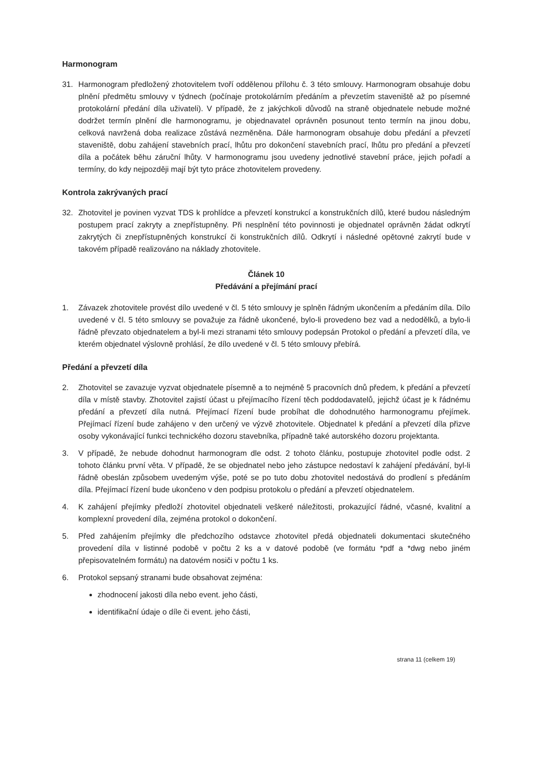Harmonogram
31. Harmonogram předložený zhotovitelem tvoří oddělenou přílohu č. 3 této smlouvy. Harmonogram obsahuje dobu plnění předmětu smlouvy v týdnech (počínaje protokolárním předáním a převzetím staveniště až po písemné protokolární předání díla uživateli). V případě, že z jakýchkoli důvodů na straně objednatele nebude možné dodržet termín plnění dle harmonogramu, je objednavatel oprávněn posunout tento termín na jinou dobu, celková navržená doba realizace zůstává nezměněna. Dále harmonogram obsahuje dobu předání a převzetí staveniště, dobu zahájení stavebních prací, lhůtu pro dokončení stavebních prací, lhůtu pro předání a převzetí díla a počátek běhu záruční lhůty. V harmonogramu jsou uvedeny jednotlivé stavební práce, jejich pořadí a termíny, do kdy nejpozději mají být tyto práce zhotovitelem provedeny.
Kontrola zakrývaných prací
32. Zhotovitel je povinen vyzvat TDS k prohlídce a převzetí konstrukcí a konstrukčních dílů, které budou následným postupem prací zakryty a znepřístupněny. Při nesplnění této povinnosti je objednatel oprávněn žádat odkrytí zakrytých či znepřístupněných konstrukcí či konstrukčních dílů. Odkrytí i následné opětovné zakrytí bude v takovém případě realizováno na náklady zhotovitele.
Článek 10
Předávání a přejímání prací
1. Závazek zhotovitele provést dílo uvedené v čl. 5 této smlouvy je splněn řádným ukončením a předáním díla. Dílo uvedené v čl. 5 této smlouvy se považuje za řádně ukončené, bylo-li provedeno bez vad a nedodělků, a bylo-li řádně převzato objednatelem a byl-li mezi stranami této smlouvy podepsán Protokol o předání a převzetí díla, ve kterém objednatel výslovně prohlásí, že dílo uvedené v čl. 5 této smlouvy přebírá.
Předání a převzetí díla
2. Zhotovitel se zavazuje vyzvat objednatele písemně a to nejméně 5 pracovních dnů předem, k předání a převzetí díla v místě stavby. Zhotovitel zajistí účast u přejímacího řízení těch poddodavatelů, jejichž účast je k řádnému předání a převzetí díla nutná. Přejímací řízení bude probíhat dle dohodnutého harmonogramu přejímek. Přejímací řízení bude zahájeno v den určený ve výzvě zhotovitele. Objednatel k předání a převzetí díla přizve osoby vykonávající funkci technického dozoru stavebníka, případně také autorského dozoru projektanta.
3. V případě, že nebude dohodnut harmonogram dle odst. 2 tohoto článku, postupuje zhotovitel podle odst. 2 tohoto článku první věta. V případě, že se objednatel nebo jeho zástupce nedostaví k zahájení předávání, byl-li řádně obeslán způsobem uvedeným výše, poté se po tuto dobu zhotovitel nedostává do prodlení s předáním díla. Přejímací řízení bude ukončeno v den podpisu protokolu o předání a převzetí objednatelem.
4. K zahájení přejímky předloží zhotovitel objednateli veškeré náležitosti, prokazující řádné, včasné, kvalitní a komplexní provedení díla, zejména protokol o dokončení.
5. Před zahájením přejímky dle předchozího odstavce zhotovitel předá objednateli dokumentaci skutečného provedení díla v listinné podobě v počtu 2 ks a v datové podobě (ve formátu *pdf a *dwg nebo jiném přepisovatelném formátu) na datovém nosiči v počtu 1 ks.
6. Protokol sepsaný stranami bude obsahovat zejména:
zhodnocení jakosti díla nebo event. jeho části,
identifikační údaje o díle či event. jeho části,
strana 11 (celkem 19)